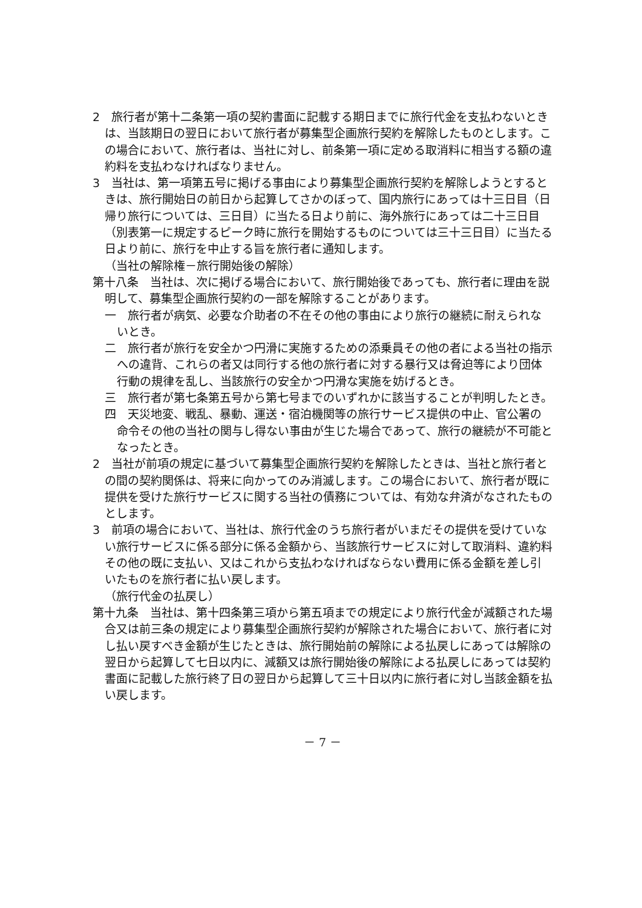2　旅行者が第十二条第一項の契約書面に記載する期日までに旅行代金を支払わないときは、当該期日の翌日において旅行者が募集型企画旅行契約を解除したものとします。この場合において、旅行者は、当社に対し、前条第一項に定める取消料に相当する額の違約料を支払わなければなりません。
3　当社は、第一項第五号に掲げる事由により募集型企画旅行契約を解除しようとするときは、旅行開始日の前日から起算してさかのぼって、国内旅行にあっては十三日目（日帰り旅行については、三日目）に当たる日より前に、海外旅行にあっては二十三日目（別表第一に規定するピーク時に旅行を開始するものについては三十三日目）に当たる日より前に、旅行を中止する旨を旅行者に通知します。
（当社の解除権－旅行開始後の解除）
第十八条　当社は、次に掲げる場合において、旅行開始後であっても、旅行者に理由を説明して、募集型企画旅行契約の一部を解除することがあります。
一　旅行者が病気、必要な介助者の不在その他の事由により旅行の継続に耐えられないとき。
二　旅行者が旅行を安全かつ円滑に実施するための添乗員その他の者による当社の指示への違背、これらの者又は同行する他の旅行者に対する暴行又は脅迫等により団体行動の規律を乱し、当該旅行の安全かつ円滑な実施を妨げるとき。
三　旅行者が第七条第五号から第七号までのいずれかに該当することが判明したとき。
四　天災地変、戦乱、暴動、運送・宿泊機関等の旅行サービス提供の中止、官公署の命令その他の当社の関与し得ない事由が生じた場合であって、旅行の継続が不可能となったとき。
2　当社が前項の規定に基づいて募集型企画旅行契約を解除したときは、当社と旅行者との間の契約関係は、将来に向かってのみ消滅します。この場合において、旅行者が既に提供を受けた旅行サービスに関する当社の債務については、有効な弁済がなされたものとします。
3　前項の場合において、当社は、旅行代金のうち旅行者がいまだその提供を受けていない旅行サービスに係る部分に係る金額から、当該旅行サービスに対して取消料、違約料その他の既に支払い、又はこれから支払わなければならない費用に係る金額を差し引いたものを旅行者に払い戻します。
（旅行代金の払戻し）
第十九条　当社は、第十四条第三項から第五項までの規定により旅行代金が減額された場合又は前三条の規定により募集型企画旅行契約が解除された場合において、旅行者に対し払い戻すべき金額が生じたときは、旅行開始前の解除による払戻しにあっては解除の翌日から起算して七日以内に、減額又は旅行開始後の解除による払戻しにあっては契約書面に記載した旅行終了日の翌日から起算して三十日以内に旅行者に対し当該金額を払い戻します。
－ 7 －